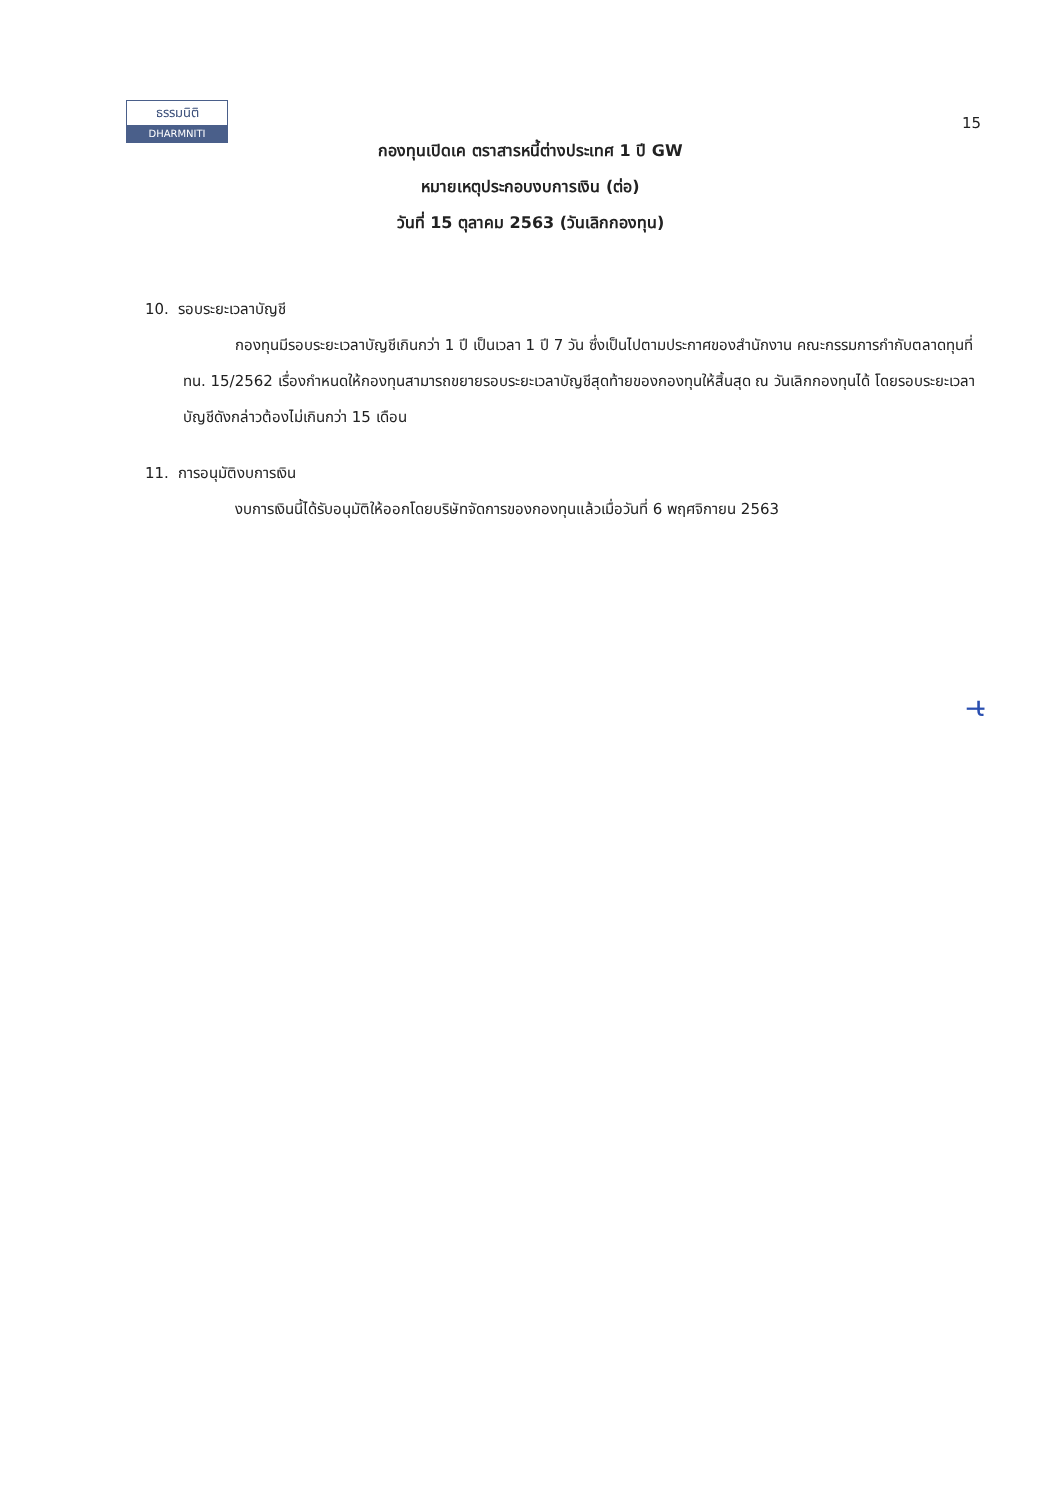ธรรมนิติ
DHARMNITI
15
กองทุนเปิดเค ตราสารหนี้ต่างประเทศ 1 ปี GW
หมายเหตุประกอบงบการเงิน (ต่อ)
วันที่ 15 ตุลาคม 2563 (วันเลิกกองทุน)
10. รอบระยะเวลาบัญชี
กองทุนมีรอบระยะเวลาบัญชีเกินกว่า 1 ปี เป็นเวลา 1 ปี 7 วัน ซึ่งเป็นไปตามประกาศของสำนักงาน คณะกรรมการกำกับตลาดทุนที่ ทน. 15/2562 เรื่องกำหนดให้กองทุนสามารถขยายรอบระยะเวลาบัญชีสุดท้ายของกองทุนให้สิ้นสุด ณ วันเลิกกองทุนได้ โดยรอบระยะเวลาบัญชีดังกล่าวต้องไม่เกินกว่า 15 เดือน
11. การอนุมัติงบการเงิน
งบการเงินนี้ได้รับอนุมัติให้ออกโดยบริษัทจัดการของกองทุนแล้วเมื่อวันที่ 6 พฤศจิกายน 2563
ɩ̶